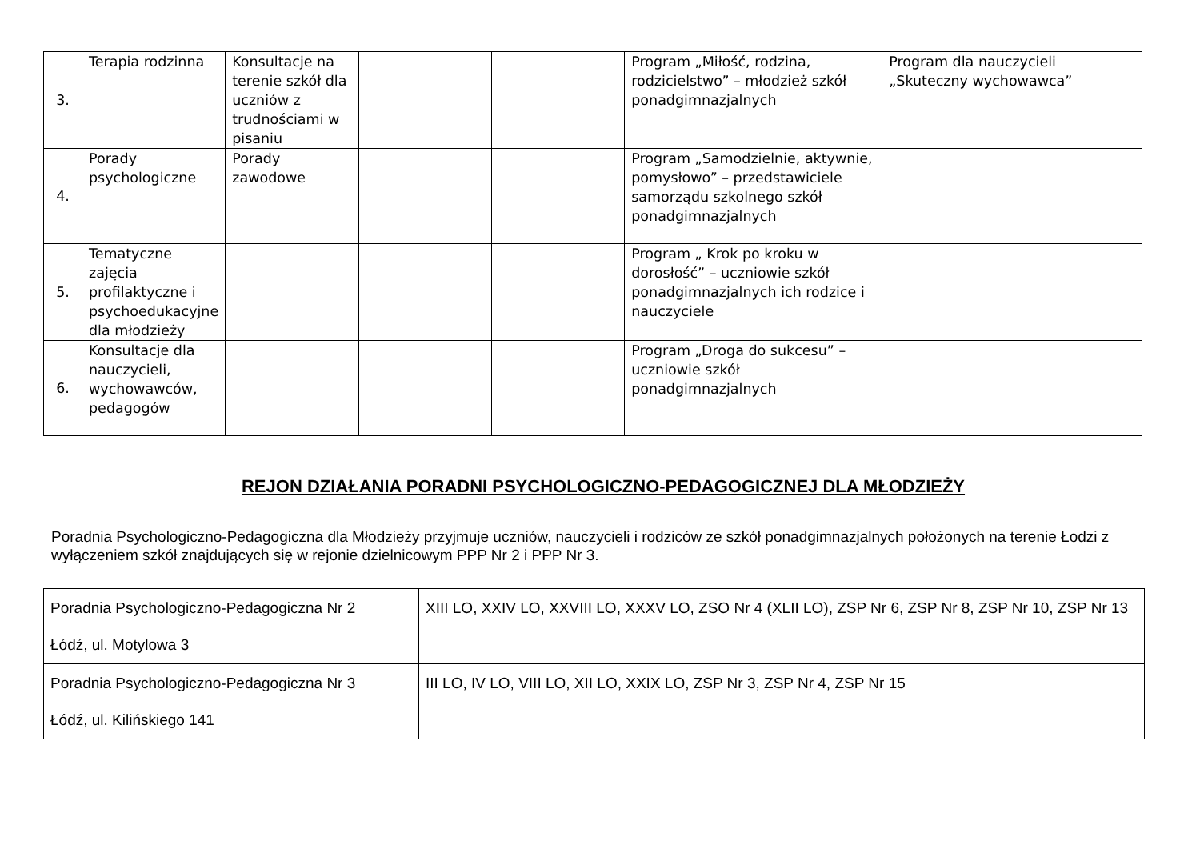| 3. | Terapia rodzinna | Konsultacje na terenie szkół dla uczniów z trudnościami w pisaniu | | | Program „Miłość, rodzina, rodzicielstwo” – młodzież szkół ponadgimnazjalnych | Program dla nauczycieli „Skuteczny wychowawca” |
| 4. | Porady psychologiczne | Porady zawodowe | | | Program „Samodzielnie, aktywnie, pomysłowo” – przedstawiciele samorządu szkolnego szkół ponadgimnazjalnych | |
| 5. | Tematyczne zajęcia profilaktyczne i psychoedukacyjne dla młodzieży | | | | Program „ Krok po kroku w dorosłość” – uczniowie szkół ponadgimnazjalnych ich rodzice i nauczyciele | |
| 6. | Konsultacje dla nauczycieli, wychowawców, pedagogów | | | | Program „Droga do sukcesu” – uczniowie szkół ponadgimnazjalnych | |
REJON DZIAŁANIA PORADNI PSYCHOLOGICZNO-PEDAGOGICZNEJ DLA MŁODZIEŻY
Poradnia Psychologiczno-Pedagogiczna dla Młodzieży przyjmuje uczniów, nauczycieli i rodziców ze szkół ponadgimnazjalnych położonych na terenie Łodzi z wyłączeniem szkół znajdujących się w rejonie dzielnicowym PPP Nr 2 i PPP Nr 3.
| Poradnia Psychologiczno-Pedagogiczna Nr 2 Łódź, ul. Motylowa 3 | XIII LO, XXIV LO, XXVIII LO, XXXV LO, ZSO Nr 4 (XLII LO), ZSP Nr 6, ZSP Nr 8, ZSP Nr 10, ZSP Nr 13 |
| Poradnia Psychologiczno-Pedagogiczna Nr 3 Łódź, ul. Kilińskiego 141 | III LO, IV LO, VIII LO, XII LO, XXIX LO, ZSP Nr 3, ZSP Nr 4, ZSP Nr 15 |